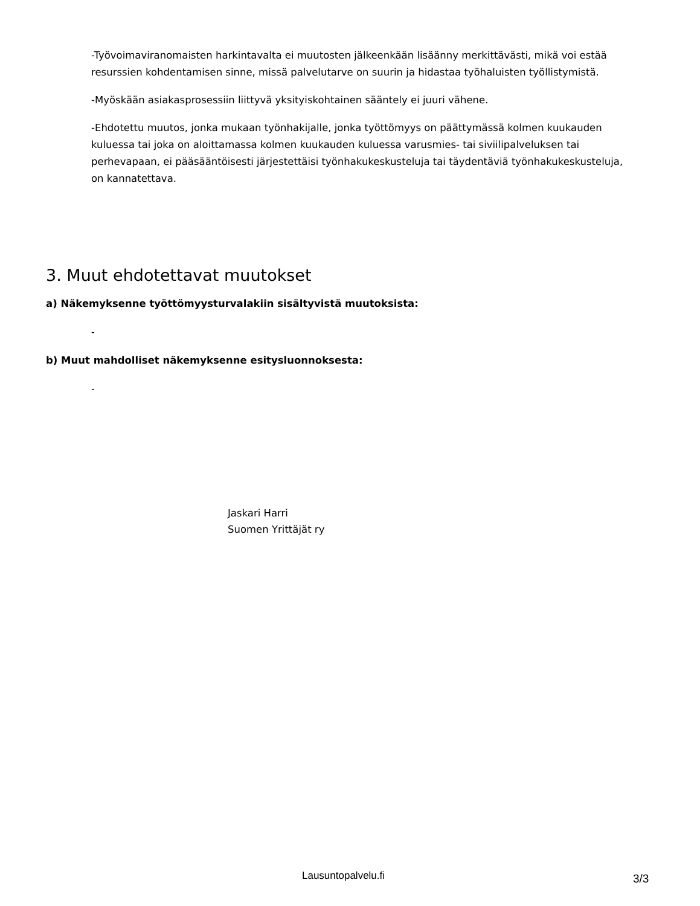-Työvoimaviranomaisten harkintavalta ei muutosten jälkeenkään lisäänny merkittävästi, mikä voi estää resurssien kohdentamisen sinne, missä palvelutarve on suurin ja hidastaa työhaluisten työllistymistä.
-Myöskään asiakasprosessiin liittyvä yksityiskohtainen sääntely ei juuri vähene.
-Ehdotettu muutos, jonka mukaan työnhakijalle, jonka työttömyys on päättymässä kolmen kuukauden kuluessa tai joka on aloittamassa kolmen kuukauden kuluessa varusmies- tai siviilipalveluksen tai perhevapaan, ei pääsääntöisesti järjestettäisi työnhakukeskusteluja tai täydentäviä työnhakukeskusteluja, on kannatettava.
3. Muut ehdotettavat muutokset
a) Näkemyksenne työttömyysturvalakiin sisältyvistä muutoksista:
-
b) Muut mahdolliset näkemyksenne esitysluonnoksesta:
-
Jaskari Harri
Suomen Yrittäjät ry
Lausuntopalvelu.fi 3/3